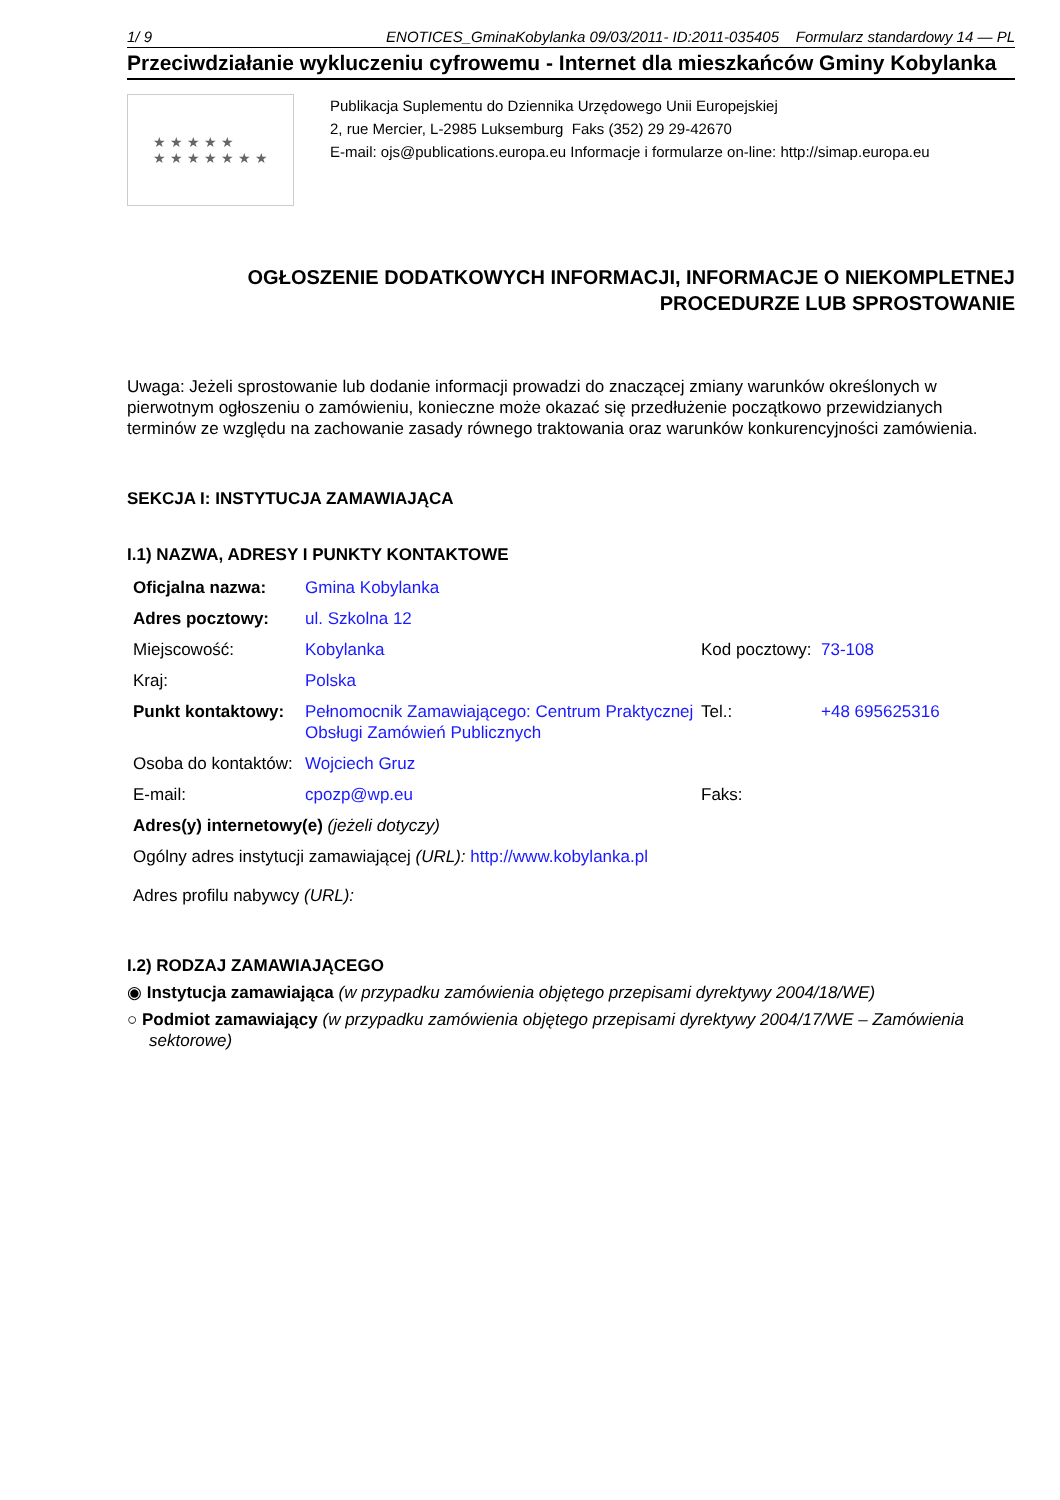1/ 9 ENOTICES_GminaKobylanka 09/03/2011- ID:2011-035405 Formularz standardowy 14 — PL
Przeciwdziałanie wykluczeniu cyfrowemu - Internet dla mieszkańców Gminy Kobylanka
★ ★ ★ ★ ★
★ ★ ★ ★ ★ ★ ★
Publikacja Suplementu do Dziennika Urzędowego Unii Europejskiej
2, rue Mercier, L-2985 Luksemburg Faks (352) 29 29-42670
E-mail: ojs@publications.europa.eu Informacje i formularze on-line: http://simap.europa.eu
OGŁOSZENIE DODATKOWYCH INFORMACJI, INFORMACJE O NIEKOMPLETNEJ PROCEDURZE LUB SPROSTOWANIE
Uwaga: Jeżeli sprostowanie lub dodanie informacji prowadzi do znaczącej zmiany warunków określonych w pierwotnym ogłoszeniu o zamówieniu, konieczne może okazać się przedłużenie początkowo przewidzianych terminów ze względu na zachowanie zasady równego traktowania oraz warunków konkurencyjności zamówienia.
SEKCJA I: INSTYTUCJA ZAMAWIAJĄCA
I.1) NAZWA, ADRESY I PUNKTY KONTAKTOWE
| Oficjalna nazwa: | Gmina Kobylanka | | |
| Adres pocztowy: | ul. Szkolna 12 | | |
| Miejscowość: | Kobylanka | Kod pocztowy: | 73-108 |
| Kraj: | Polska | | |
| Punkt kontaktowy: | Pełnomocnik Zamawiającego: Centrum Praktycznej Obsługi Zamówień Publicznych | Tel.: | +48 695625316 |
| Osoba do kontaktów: | Wojciech Gruz | | |
| E-mail: | cpozp@wp.eu | Faks: | |
| Adres(y) internetowy(e) (jeżeli dotyczy) | | | |
| Ogólny adres instytucji zamawiającej (URL): http://www.kobylanka.pl | | | |
| Adres profilu nabywcy (URL): | | | |
I.2) RODZAJ ZAMAWIAJĄCEGO
◉ Instytucja zamawiająca (w przypadku zamówienia objętego przepisami dyrektywy 2004/18/WE)
○ Podmiot zamawiający (w przypadku zamówienia objętego przepisami dyrektywy 2004/17/WE – Zamówienia sektorowe)